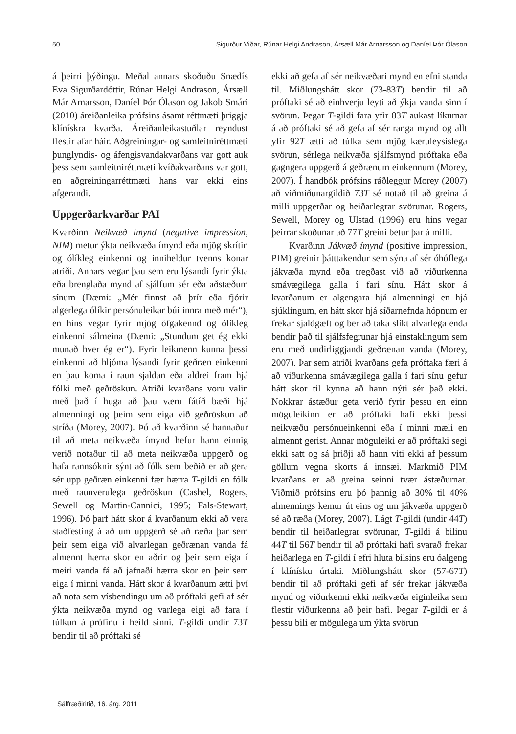50 Sigurður Viðar, Rúnar Helgi Andrason, Ársæll Már Arnarsson og Daníel Þór Ólason
á þeirri þýðingu. Meðal annars skoðuðu Snædís Eva Sigurðardóttir, Rúnar Helgi Andrason, Ársæll Már Arnarsson, Daníel Þór Ólason og Jakob Smári (2010) áreiðanleika prófsins ásamt réttmæti þriggja klínískra kvarða. Áreiðanleikastuðlar reyndust flestir afar háir. Aðgreiningar- og samleitniréttmæti þunglyndis- og áfengisvandakvarðans var gott auk þess sem samleitniréttmæti kvíðakvarðans var gott, en aðgreiningarréttmæti hans var ekki eins afgerandi.
Uppgerðarkvarðar PAI
Kvarðinn Neikvæð ímynd (negative impression, NIM) metur ýkta neikvæða ímynd eða mjög skrítin og ólíkleg einkenni og inniheldur tvenns konar atriði. Annars vegar þau sem eru lýsandi fyrir ýkta eða brenglaða mynd af sjálfum sér eða aðstæðum sínum (Dæmi: „Mér finnst að þrír eða fjórir algerlega ólíkir persónuleikar búi innra með mér“), en hins vegar fyrir mjög öfgakennd og ólíkleg einkenni sálmeina (Dæmi: „Stundum get ég ekki munað hver ég er“). Fyrir leikmenn kunna þessi einkenni að hljóma lýsandi fyrir geðræn einkenni en þau koma í raun sjaldan eða aldrei fram hjá fólki með geðröskun. Atriði kvarðans voru valin með það í huga að þau væru fátíð bæði hjá almenningi og þeim sem eiga við geðröskun að stríða (Morey, 2007). Þó að kvarðinn sé hannaður til að meta neikvæða ímynd hefur hann einnig verið notaður til að meta neikvæða uppgerð og hafa rannsóknir sýnt að fólk sem beðið er að gera sér upp geðræn einkenni fær hærra T-gildi en fólk með raunverulega geðröskun (Cashel, Rogers, Sewell og Martin-Cannici, 1995; Fals-Stewart, 1996). Þó þarf hátt skor á kvarðanum ekki að vera staðfesting á að um uppgerð sé að ræða þar sem þeir sem eiga við alvarlegan geðrænan vanda fá almennt hærra skor en aðrir og þeir sem eiga í meiri vanda fá að jafnaði hærra skor en þeir sem eiga í minni vanda. Hátt skor á kvarðanum ætti því að nota sem vísbendingu um að próftaki gefi af sér ýkta neikvæða mynd og varlega eigi að fara í túlkun á prófinu í heild sinni. T-gildi undir 73T bendir til að próftaki sé
ekki að gefa af sér neikvæðari mynd en efni standa til. Miðlungshátt skor (73-83T) bendir til að próftaki sé að einhverju leyti að ýkja vanda sinn í svörun. Þegar T-gildi fara yfir 83T aukast líkurnar á að próftaki sé að gefa af sér ranga mynd og allt yfir 92T ætti að túlka sem mjög kæruleysislega svörun, sérlega neikvæða sjálfsmynd próftaka eða gagngera uppgerð á geðrænum einkennum (Morey, 2007). Í handbók prófsins ráðleggur Morey (2007) að viðmiðunargildið 73T sé notað til að greina á milli uppgerðar og heiðarlegrar svörunar. Rogers, Sewell, Morey og Ulstad (1996) eru hins vegar þeirrar skoðunar að 77T greini betur þar á milli.
Kvarðinn Jákvæð ímynd (positive impression, PIM) greinir þátttakendur sem sýna af sér óhóflega jákvæða mynd eða tregðast við að viðurkenna smávægilega galla í fari sínu. Hátt skor á kvarðanum er algengara hjá almenningi en hjá sjúklingum, en hátt skor hjá síðarnefnda hópnum er frekar sjaldgæft og ber að taka slíkt alvarlega enda bendir það til sjálfsfegrunar hjá einstaklingum sem eru með undirliggjandi geðrænan vanda (Morey, 2007). Þar sem atriði kvarðans gefa próftaka færi á að viðurkenna smávægilega galla í fari sínu gefur hátt skor til kynna að hann nýti sér það ekki. Nokkrar ástæður geta verið fyrir þessu en einn möguleikinn er að próftaki hafi ekki þessi neikvæðu persónueinkenni eða í minni mæli en almennt gerist. Annar möguleiki er að próftaki segi ekki satt og sá þriðji að hann viti ekki af þessum göllum vegna skorts á innsæi. Markmið PIM kvarðans er að greina seinni tvær ástæðurnar. Viðmið prófsins eru þó þannig að 30% til 40% almennings kemur út eins og um jákvæða uppgerð sé að ræða (Morey, 2007). Lágt T-gildi (undir 44T) bendir til heiðarlegrar svörunar, T-gildi á bilinu 44T til 56T bendir til að próftaki hafi svarað frekar heiðarlega en T-gildi í efri hluta bilsins eru óalgeng í klínísku úrtaki. Miðlungshátt skor (57-67T) bendir til að próftaki gefi af sér frekar jákvæða mynd og viðurkenni ekki neikvæða eiginleika sem flestir viðurkenna að þeir hafi. Þegar T-gildi er á þessu bili er mögulega um ýkta svörun
Sálfræðiritið, 16. árg. 2011